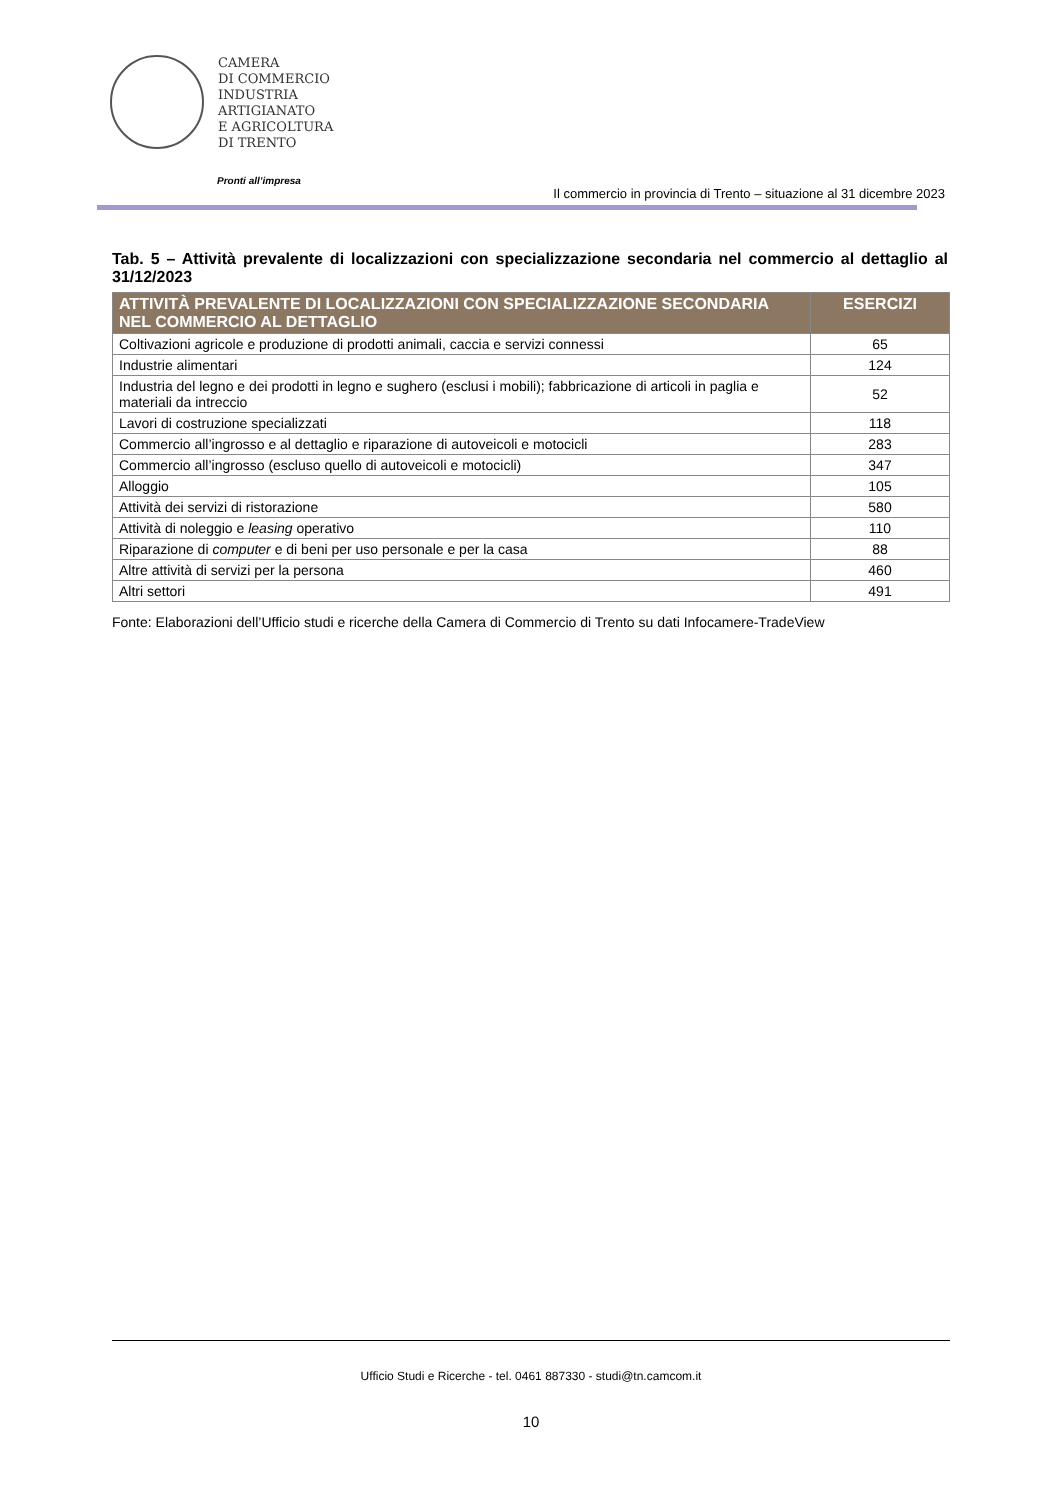CAMERA
DI COMMERCIO
INDUSTRIA
ARTIGIANATO
E AGRICOLTURA
DI TRENTO
Pronti all’impresa
Il commercio in provincia di Trento – situazione al 31 dicembre 2023
Tab. 5 – Attività prevalente di localizzazioni con specializzazione secondaria nel commercio al dettaglio al 31/12/2023
| ATTIVITÀ PREVALENTE DI LOCALIZZAZIONI CON SPECIALIZZAZIONE SECONDARIA NEL COMMERCIO AL DETTAGLIO | ESERCIZI |
| --- | --- |
| Coltivazioni agricole e produzione di prodotti animali, caccia e servizi connessi | 65 |
| Industrie alimentari | 124 |
| Industria del legno e dei prodotti in legno e sughero (esclusi i mobili); fabbricazione di articoli in paglia e materiali da intreccio | 52 |
| Lavori di costruzione specializzati | 118 |
| Commercio all’ingrosso e al dettaglio e riparazione di autoveicoli e motocicli | 283 |
| Commercio all’ingrosso (escluso quello di autoveicoli e motocicli) | 347 |
| Alloggio | 105 |
| Attività dei servizi di ristorazione | 580 |
| Attività di noleggio e leasing operativo | 110 |
| Riparazione di computer e di beni per uso personale e per la casa | 88 |
| Altre attività di servizi per la persona | 460 |
| Altri settori | 491 |
Fonte: Elaborazioni dell’Ufficio studi e ricerche della Camera di Commercio di Trento su dati Infocamere-TradeView
Ufficio Studi e Ricerche - tel. 0461 887330 - studi@tn.camcom.it
10